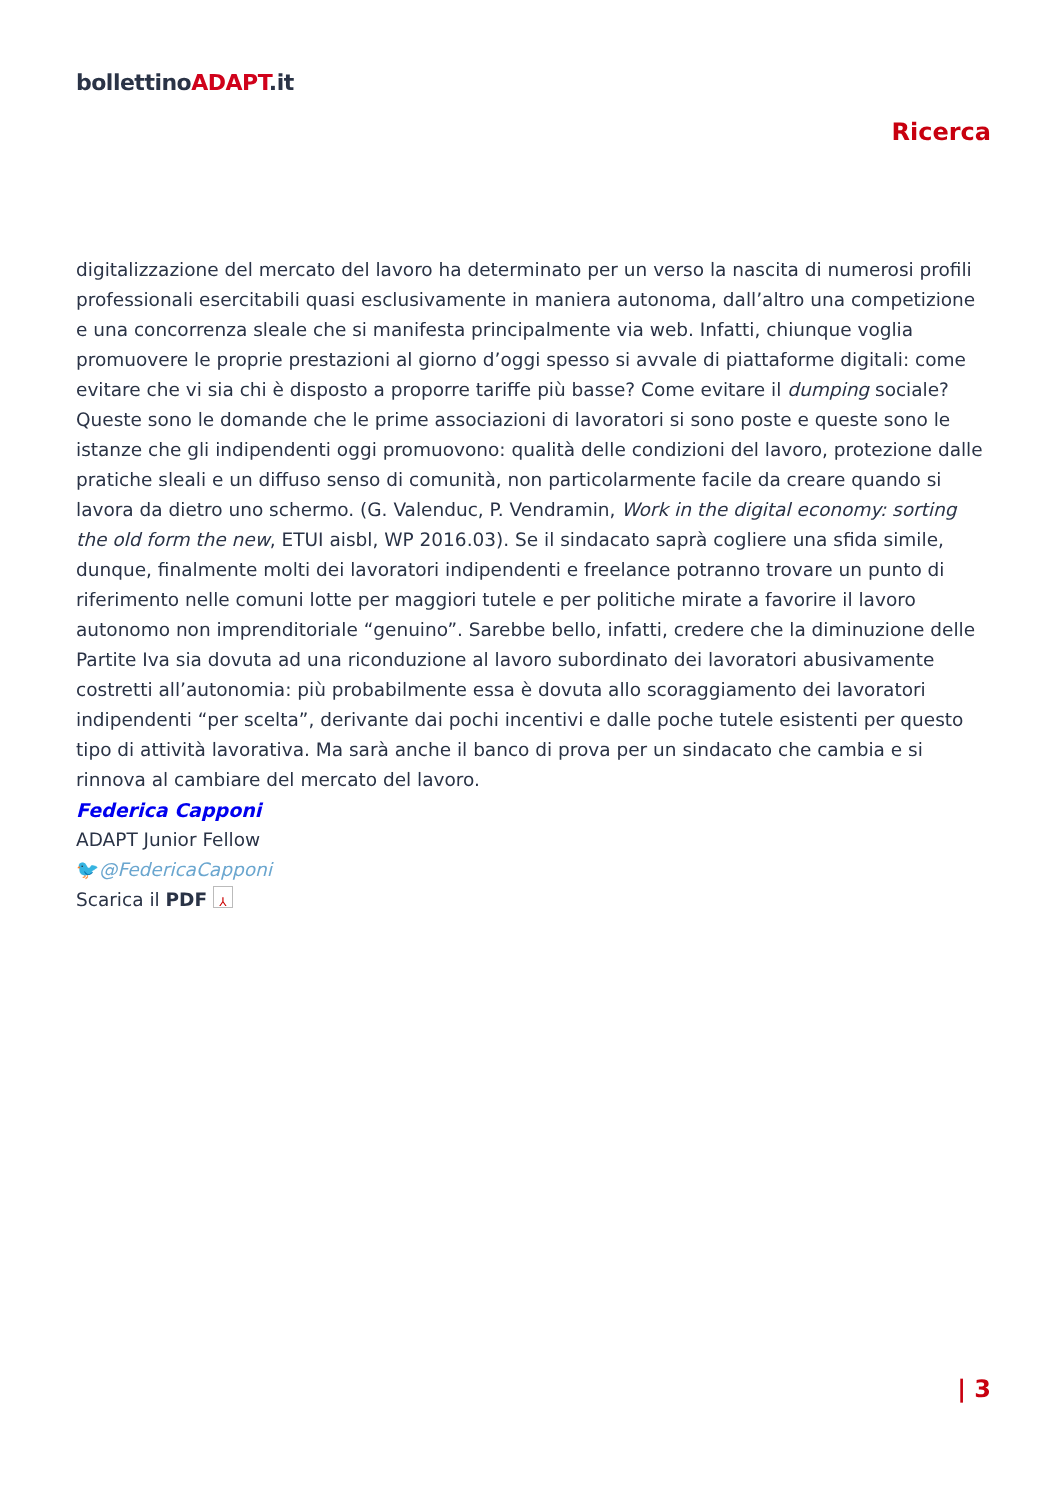bollettinoADAPT.it
Ricerca
digitalizzazione del mercato del lavoro ha determinato per un verso la nascita di numerosi profili professionali esercitabili quasi esclusivamente in maniera autonoma, dall’altro una competizione e una concorrenza sleale che si manifesta principalmente via web. Infatti, chiunque voglia promuovere le proprie prestazioni al giorno d’oggi spesso si avvale di piattaforme digitali: come evitare che vi sia chi è disposto a proporre tariffe più basse? Come evitare il dumping sociale? Queste sono le domande che le prime associazioni di lavoratori si sono poste e queste sono le istanze che gli indipendenti oggi promuovono: qualità delle condizioni del lavoro, protezione dalle pratiche sleali e un diffuso senso di comunità, non particolarmente facile da creare quando si lavora da dietro uno schermo. (G. Valenduc, P. Vendramin, Work in the digital economy: sorting the old form the new, ETUI aisbl, WP 2016.03). Se il sindacato saprà cogliere una sfida simile, dunque, finalmente molti dei lavoratori indipendenti e freelance potranno trovare un punto di riferimento nelle comuni lotte per maggiori tutele e per politiche mirate a favorire il lavoro autonomo non imprenditoriale “genuino”. Sarebbe bello, infatti, credere che la diminuzione delle Partite Iva sia dovuta ad una riconduzione al lavoro subordinato dei lavoratori abusivamente costretti all’autonomia: più probabilmente essa è dovuta allo scoraggiamento dei lavoratori indipendenti “per scelta”, derivante dai pochi incentivi e dalle poche tutele esistenti per questo tipo di attività lavorativa. Ma sarà anche il banco di prova per un sindacato che cambia e si rinnova al cambiare del mercato del lavoro.
Federica Capponi
ADAPT Junior Fellow
🐦@FedericaCapponi
Scarica il PDF ⅄
| 3